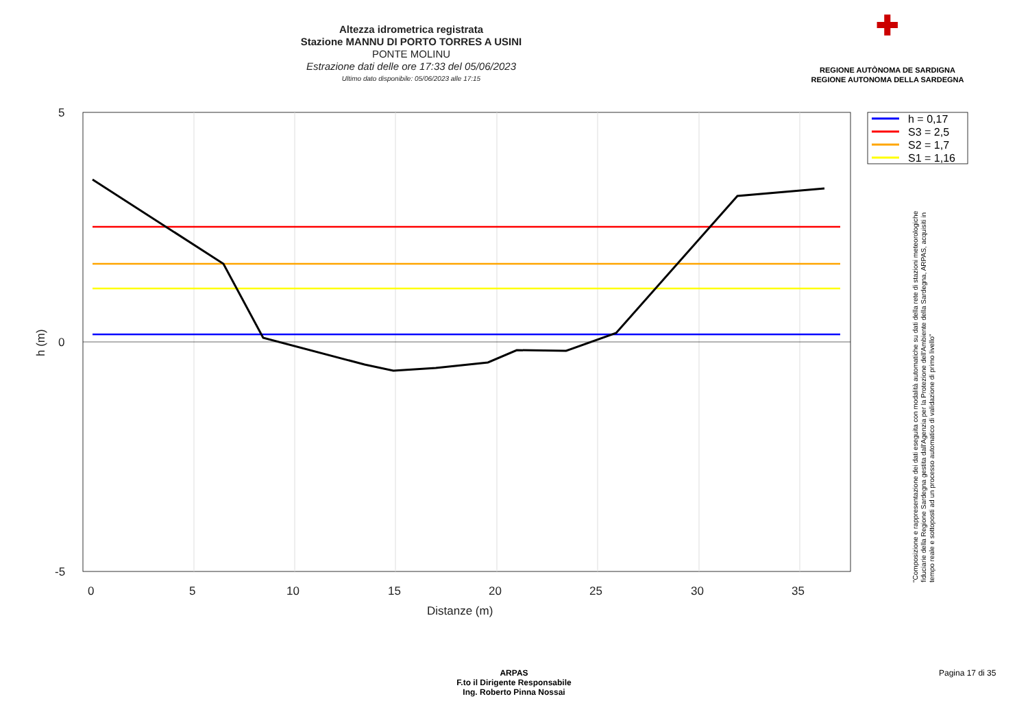Altezza idrometrica registrata
Stazione MANNU DI PORTO TORRES A USINI
PONTE MOLINU
Estrazione dati delle ore 17:33 del 05/06/2023
Ultimo dato disponibile: 05/06/2023 alle 17:15
✚
REGIONE AUTÒNOMA DE SARDIGNA
REGIONE AUTONOMA DELLA SARDEGNA
5
0
-5
0
5
10
15
20
25
30
35
Distanze (m)
h (m)
h = 0,17
S3 = 2,5
S2 = 1,7
S1 = 1,16
"Composizione e rappresentazione dei dati eseguita con modalità automatiche su dati della rete di stazioni meteorologiche fiduciarie della Regione Sardegna gestita dall'Agenzia per la Protezione dell'Ambiente della Sardegna, ARPAS, acquisiti in tempo reale e sottoposti ad un processo automatico di validazione di primo livello"
ARPAS
F.to il Dirigente Responsabile
Ing. Roberto Pinna Nossai
Pagina 17 di 35